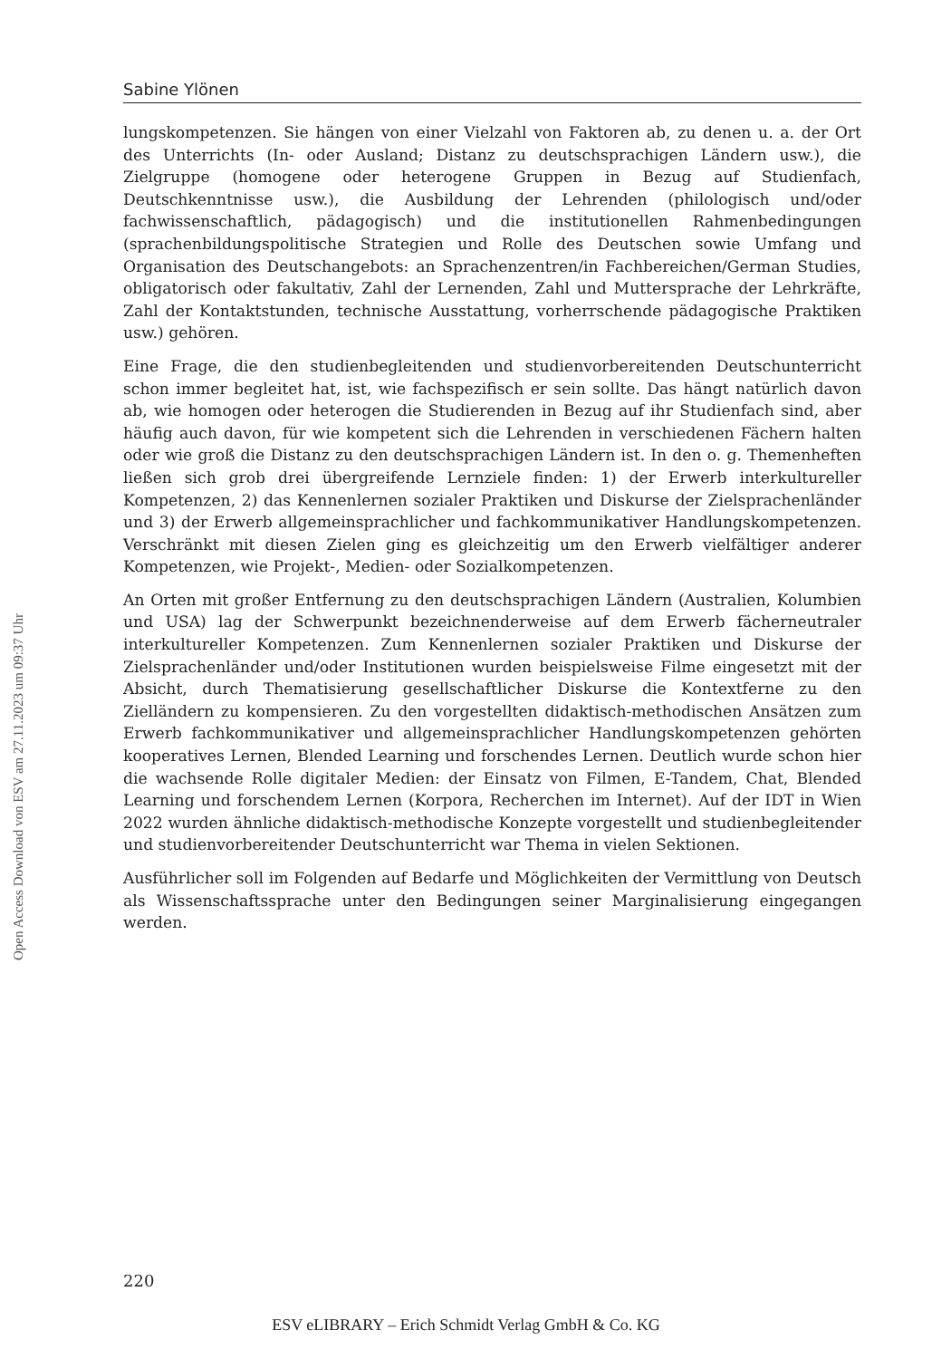Open Access Download von ESV am 27.11.2023 um 09:37 Uhr
Sabine Ylönen
lungskompetenzen. Sie hängen von einer Vielzahl von Faktoren ab, zu denen u. a. der Ort des Unterrichts (In- oder Ausland; Distanz zu deutschsprachigen Ländern usw.), die Zielgruppe (homogene oder heterogene Gruppen in Bezug auf Studienfach, Deutschkenntnisse usw.), die Ausbildung der Lehrenden (philologisch und/oder fachwissenschaftlich, pädagogisch) und die institutionellen Rahmenbedingungen (sprachenbildungspolitische Strategien und Rolle des Deutschen sowie Umfang und Organisation des Deutschangebots: an Sprachenzentren/in Fachbereichen/German Studies, obligatorisch oder fakultativ, Zahl der Lernenden, Zahl und Muttersprache der Lehrkräfte, Zahl der Kontaktstunden, technische Ausstattung, vorherrschende pädagogische Praktiken usw.) gehören.
Eine Frage, die den studienbegleitenden und studienvorbereitenden Deutschunterricht schon immer begleitet hat, ist, wie fachspezifisch er sein sollte. Das hängt natürlich davon ab, wie homogen oder heterogen die Studierenden in Bezug auf ihr Studienfach sind, aber häufig auch davon, für wie kompetent sich die Lehrenden in verschiedenen Fächern halten oder wie groß die Distanz zu den deutschsprachigen Ländern ist. In den o. g. Themenheften ließen sich grob drei übergreifende Lernziele finden: 1) der Erwerb interkultureller Kompetenzen, 2) das Kennenlernen sozialer Praktiken und Diskurse der Zielsprachenländer und 3) der Erwerb allgemeinsprachlicher und fachkommunikativer Handlungskompetenzen. Verschränkt mit diesen Zielen ging es gleichzeitig um den Erwerb vielfältiger anderer Kompetenzen, wie Projekt-, Medien- oder Sozialkompetenzen.
An Orten mit großer Entfernung zu den deutschsprachigen Ländern (Australien, Kolumbien und USA) lag der Schwerpunkt bezeichnenderweise auf dem Erwerb fächerneutraler interkultureller Kompetenzen. Zum Kennenlernen sozialer Praktiken und Diskurse der Zielsprachenländer und/oder Institutionen wurden beispielsweise Filme eingesetzt mit der Absicht, durch Thematisierung gesellschaftlicher Diskurse die Kontextferne zu den Zielländern zu kompensieren. Zu den vorgestellten didaktisch-methodischen Ansätzen zum Erwerb fachkommunikativer und allgemeinsprachlicher Handlungskompetenzen gehörten kooperatives Lernen, Blended Learning und forschendes Lernen. Deutlich wurde schon hier die wachsende Rolle digitaler Medien: der Einsatz von Filmen, E-Tandem, Chat, Blended Learning und forschendem Lernen (Korpora, Recherchen im Internet). Auf der IDT in Wien 2022 wurden ähnliche didaktisch-methodische Konzepte vorgestellt und studienbegleitender und studienvorbereitender Deutschunterricht war Thema in vielen Sektionen.
Ausführlicher soll im Folgenden auf Bedarfe und Möglichkeiten der Vermittlung von Deutsch als Wissenschaftssprache unter den Bedingungen seiner Marginalisierung eingegangen werden.
220
ESV eLIBRARY – Erich Schmidt Verlag GmbH & Co. KG